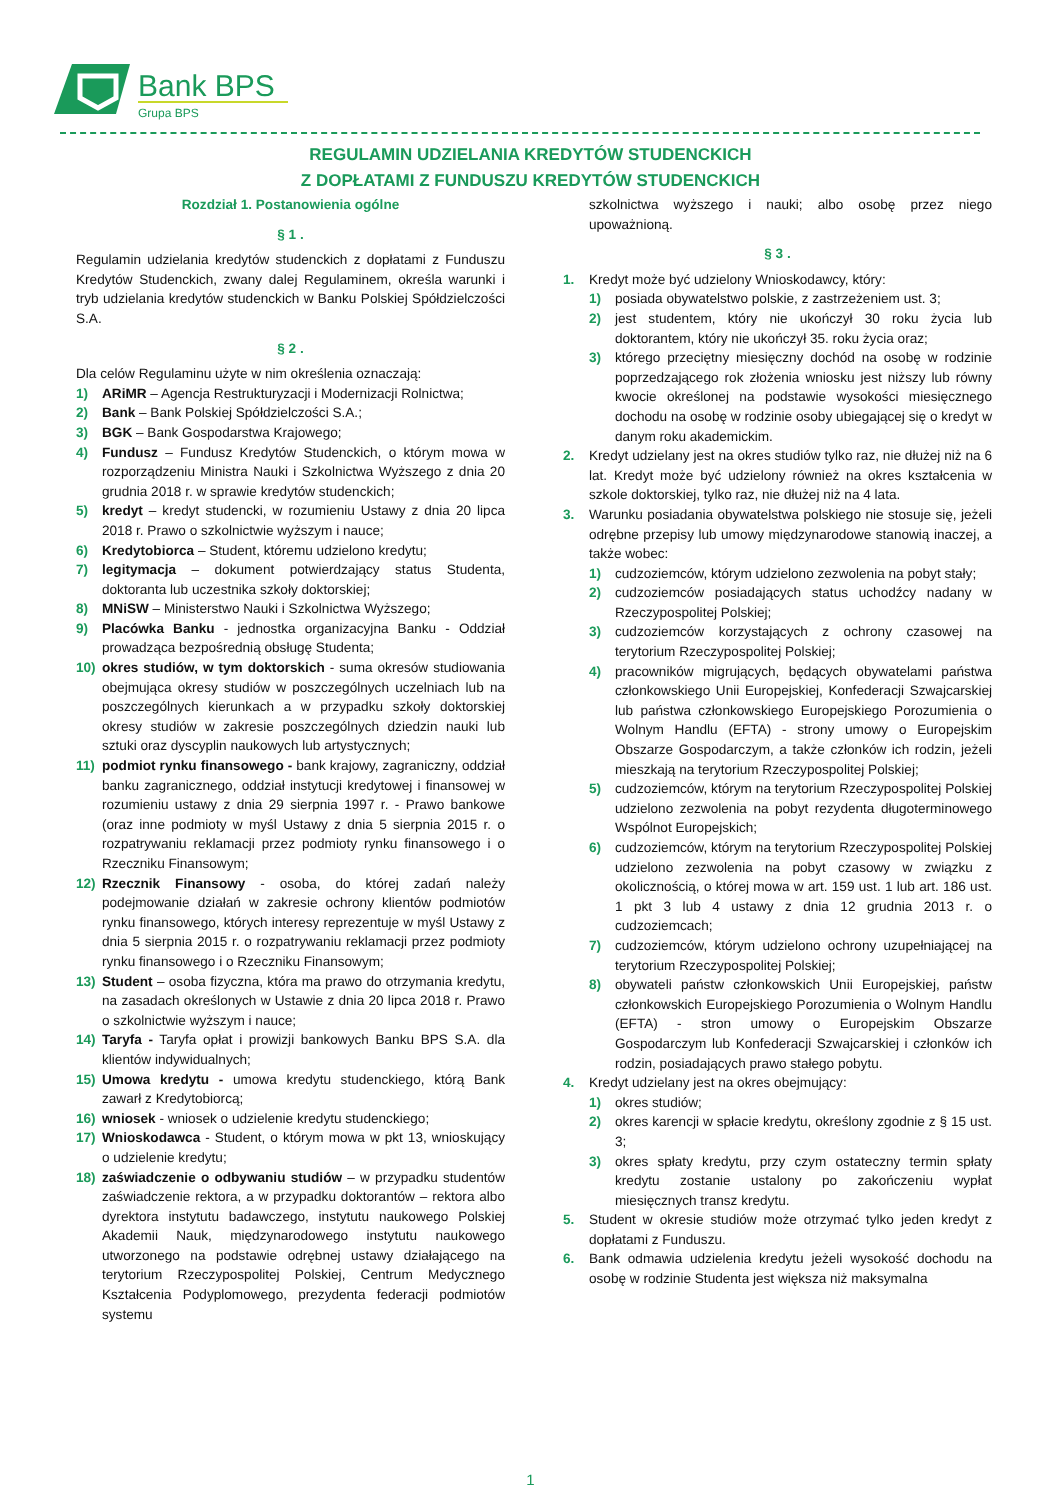Bank BPS
Grupa BPS
REGULAMIN UDZIELANIA KREDYTÓW STUDENCKICH
Z DOPŁATAMI Z FUNDUSZU KREDYTÓW STUDENCKICH
Rozdział 1. Postanowienia ogólne
§ 1 .
Regulamin udzielania kredytów studenckich z dopłatami z Funduszu Kredytów Studenckich, zwany dalej Regulaminem, określa warunki i tryb udzielania kredytów studenckich w Banku Polskiej Spółdzielczości S.A.
§ 2 .
Dla celów Regulaminu użyte w nim określenia oznaczają:
1) ARiMR – Agencja Restrukturyzacji i Modernizacji Rolnictwa;
2) Bank – Bank Polskiej Spółdzielczości S.A.;
3) BGK – Bank Gospodarstwa Krajowego;
4) Fundusz – Fundusz Kredytów Studenckich, o którym mowa w rozporządzeniu Ministra Nauki i Szkolnictwa Wyższego z dnia 20 grudnia 2018 r. w sprawie kredytów studenckich;
5) kredyt – kredyt studencki, w rozumieniu Ustawy z dnia 20 lipca 2018 r. Prawo o szkolnictwie wyższym i nauce;
6) Kredytobiorca – Student, któremu udzielono kredytu;
7) legitymacja – dokument potwierdzający status Studenta, doktoranta lub uczestnika szkoły doktorskiej;
8) MNiSW – Ministerstwo Nauki i Szkolnictwa Wyższego;
9) Placówka Banku - jednostka organizacyjna Banku - Oddział prowadząca bezpośrednią obsługę Studenta;
10) okres studiów, w tym doktorskich - suma okresów studiowania obejmująca okresy studiów w poszczególnych uczelniach lub na poszczególnych kierunkach a w przypadku szkoły doktorskiej okresy studiów w zakresie poszczególnych dziedzin nauki lub sztuki oraz dyscyplin naukowych lub artystycznych;
11) podmiot rynku finansowego - bank krajowy, zagraniczny, oddział banku zagranicznego, oddział instytucji kredytowej i finansowej w rozumieniu ustawy z dnia 29 sierpnia 1997 r. - Prawo bankowe (oraz inne podmioty w myśl Ustawy z dnia 5 sierpnia 2015 r. o rozpatrywaniu reklamacji przez podmioty rynku finansowego i o Rzeczniku Finansowym;
12) Rzecznik Finansowy - osoba, do której zadań należy podejmowanie działań w zakresie ochrony klientów podmiotów rynku finansowego, których interesy reprezentuje w myśl Ustawy z dnia 5 sierpnia 2015 r. o rozpatrywaniu reklamacji przez podmioty rynku finansowego i o Rzeczniku Finansowym;
13) Student – osoba fizyczna, która ma prawo do otrzymania kredytu, na zasadach określonych w Ustawie z dnia 20 lipca 2018 r. Prawo o szkolnictwie wyższym i nauce;
14) Taryfa - Taryfa opłat i prowizji bankowych Banku BPS S.A. dla klientów indywidualnych;
15) Umowa kredytu - umowa kredytu studenckiego, którą Bank zawarł z Kredytobiorcą;
16) wniosek - wniosek o udzielenie kredytu studenckiego;
17) Wnioskodawca - Student, o którym mowa w pkt 13, wnioskujący o udzielenie kredytu;
18) zaświadczenie o odbywaniu studiów – w przypadku studentów zaświadczenie rektora, a w przypadku doktorantów – rektora albo dyrektora instytutu badawczego, instytutu naukowego Polskiej Akademii Nauk, międzynarodowego instytutu naukowego utworzonego na podstawie odrębnej ustawy działającego na terytorium Rzeczypospolitej Polskiej, Centrum Medycznego Kształcenia Podyplomowego, prezydenta federacji podmiotów systemu
szkolnictwa wyższego i nauki; albo osobę przez niego upoważnioną.
§ 3 .
1. Kredyt może być udzielony Wnioskodawcy, który:
1) posiada obywatelstwo polskie, z zastrzeżeniem ust. 3;
2) jest studentem, który nie ukończył 30 roku życia lub doktorantem, który nie ukończył 35. roku życia oraz;
3) którego przeciętny miesięczny dochód na osobę w rodzinie poprzedzającego rok złożenia wniosku jest niższy lub równy kwocie określonej na podstawie wysokości miesięcznego dochodu na osobę w rodzinie osoby ubiegającej się o kredyt w danym roku akademickim.
2. Kredyt udzielany jest na okres studiów tylko raz, nie dłużej niż na 6 lat. Kredyt może być udzielony również na okres kształcenia w szkole doktorskiej, tylko raz, nie dłużej niż na 4 lata.
3. Warunku posiadania obywatelstwa polskiego nie stosuje się, jeżeli odrębne przepisy lub umowy międzynarodowe stanowią inaczej, a także wobec:
1) cudzoziemców, którym udzielono zezwolenia na pobyt stały;
2) cudzoziemców posiadających status uchodźcy nadany w Rzeczypospolitej Polskiej;
3) cudzoziemców korzystających z ochrony czasowej na terytorium Rzeczypospolitej Polskiej;
4) pracowników migrujących, będących obywatelami państwa członkowskiego Unii Europejskiej, Konfederacji Szwajcarskiej lub państwa członkowskiego Europejskiego Porozumienia o Wolnym Handlu (EFTA) - strony umowy o Europejskim Obszarze Gospodarczym, a także członków ich rodzin, jeżeli mieszkają na terytorium Rzeczypospolitej Polskiej;
5) cudzoziemców, którym na terytorium Rzeczypospolitej Polskiej udzielono zezwolenia na pobyt rezydenta długoterminowego Wspólnot Europejskich;
6) cudzoziemców, którym na terytorium Rzeczypospolitej Polskiej udzielono zezwolenia na pobyt czasowy w związku z okolicznością, o której mowa w art. 159 ust. 1 lub art. 186 ust. 1 pkt 3 lub 4 ustawy z dnia 12 grudnia 2013 r. o cudzoziemcach;
7) cudzoziemców, którym udzielono ochrony uzupełniającej na terytorium Rzeczypospolitej Polskiej;
8) obywateli państw członkowskich Unii Europejskiej, państw członkowskich Europejskiego Porozumienia o Wolnym Handlu (EFTA) - stron umowy o Europejskim Obszarze Gospodarczym lub Konfederacji Szwajcarskiej i członków ich rodzin, posiadających prawo stałego pobytu.
4. Kredyt udzielany jest na okres obejmujący:
1) okres studiów;
2) okres karencji w spłacie kredytu, określony zgodnie z § 15 ust. 3;
3) okres spłaty kredytu, przy czym ostateczny termin spłaty kredytu zostanie ustalony po zakończeniu wypłat miesięcznych transz kredytu.
5. Student w okresie studiów może otrzymać tylko jeden kredyt z dopłatami z Funduszu.
6. Bank odmawia udzielenia kredytu jeżeli wysokość dochodu na osobę w rodzinie Studenta jest większa niż maksymalna
1